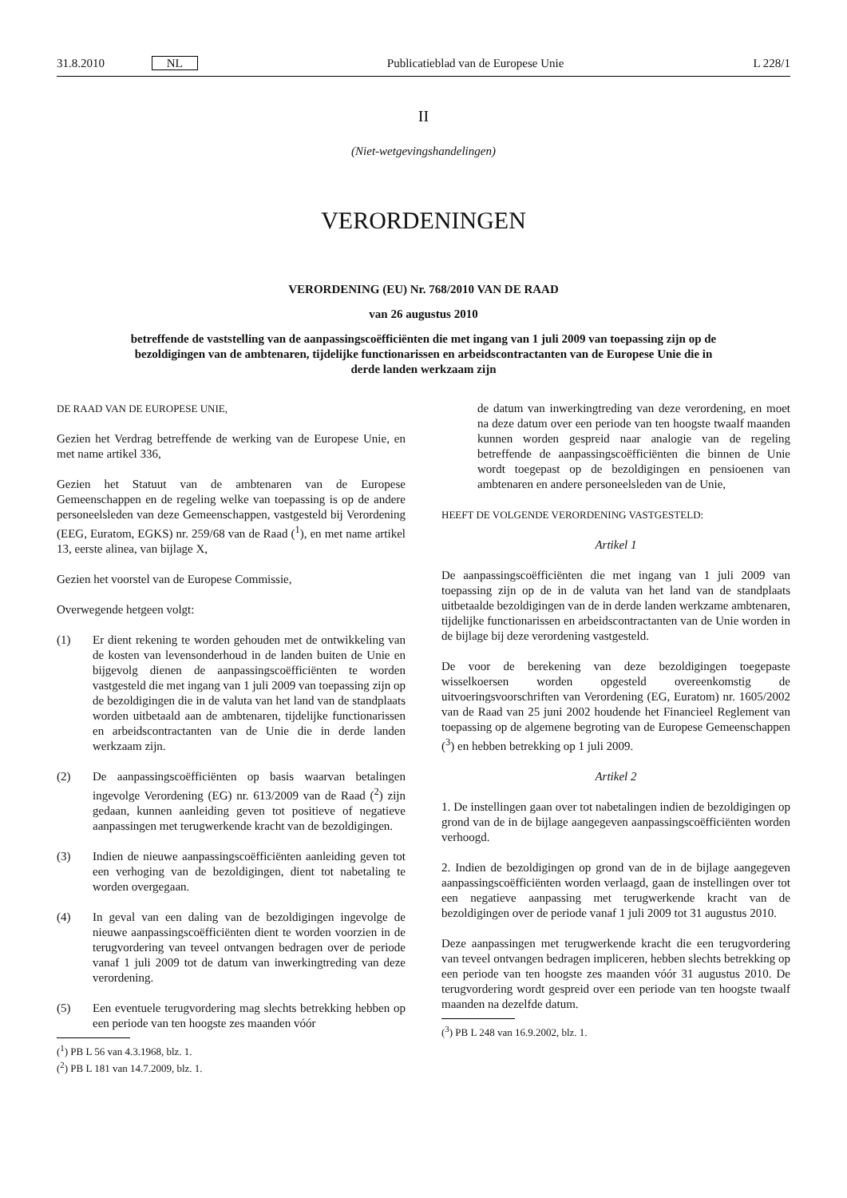31.8.2010 NL Publicatieblad van de Europese Unie L 228/1
II
(Niet-wetgevingshandelingen)
VERORDENINGEN
VERORDENING (EU) Nr. 768/2010 VAN DE RAAD
van 26 augustus 2010
betreffende de vaststelling van de aanpassingscoëfficiënten die met ingang van 1 juli 2009 van toepassing zijn op de bezoldigingen van de ambtenaren, tijdelijke functionarissen en arbeidscontractanten van de Europese Unie die in derde landen werkzaam zijn
DE RAAD VAN DE EUROPESE UNIE,
Gezien het Verdrag betreffende de werking van de Europese Unie, en met name artikel 336,
Gezien het Statuut van de ambtenaren van de Europese Gemeenschappen en de regeling welke van toepassing is op de andere personeelsleden van deze Gemeenschappen, vastgesteld bij Verordening (EEG, Euratom, EGKS) nr. 259/68 van de Raad (<sup>1</sup>), en met name artikel 13, eerste alinea, van bijlage X,
Gezien het voorstel van de Europese Commissie,
Overwegende hetgeen volgt:
(1) Er dient rekening te worden gehouden met de ontwikkeling van de kosten van levensonderhoud in de landen buiten de Unie en bijgevolg dienen de aanpassingscoëfficiënten te worden vastgesteld die met ingang van 1 juli 2009 van toepassing zijn op de bezoldigingen die in de valuta van het land van de standplaats worden uitbetaald aan de ambtenaren, tijdelijke functionarissen en arbeidscontractanten van de Unie die in derde landen werkzaam zijn.
(2) De aanpassingscoëfficiënten op basis waarvan betalingen ingevolge Verordening (EG) nr. 613/2009 van de Raad (<sup>2</sup>) zijn gedaan, kunnen aanleiding geven tot positieve of negatieve aanpassingen met terugwerkende kracht van de bezoldigingen.
(3) Indien de nieuwe aanpassingscoëfficiënten aanleiding geven tot een verhoging van de bezoldigingen, dient tot nabetaling te worden overgegaan.
(4) In geval van een daling van de bezoldigingen ingevolge de nieuwe aanpassingscoëfficiënten dient te worden voorzien in de terugvordering van teveel ontvangen bedragen over de periode vanaf 1 juli 2009 tot de datum van inwerkingtreding van deze verordening.
(5) Een eventuele terugvordering mag slechts betrekking hebben op een periode van ten hoogste zes maanden vóór
(<sup>1</sup>) PB L 56 van 4.3.1968, blz. 1.
(<sup>2</sup>) PB L 181 van 14.7.2009, blz. 1.
de datum van inwerkingtreding van deze verordening, en moet na deze datum over een periode van ten hoogste twaalf maanden kunnen worden gespreid naar analogie van de regeling betreffende de aanpassingscoëfficiënten die binnen de Unie wordt toegepast op de bezoldigingen en pensioenen van ambtenaren en andere personeelsleden van de Unie,
HEEFT DE VOLGENDE VERORDENING VASTGESTELD:
Artikel 1
De aanpassingscoëfficiënten die met ingang van 1 juli 2009 van toepassing zijn op de in de valuta van het land van de standplaats uitbetaalde bezoldigingen van de in derde landen werkzame ambtenaren, tijdelijke functionarissen en arbeidscontractanten van de Unie worden in de bijlage bij deze verordening vastgesteld.
De voor de berekening van deze bezoldigingen toegepaste wisselkoersen worden opgesteld overeenkomstig de uitvoeringsvoorschriften van Verordening (EG, Euratom) nr. 1605/2002 van de Raad van 25 juni 2002 houdende het Financieel Reglement van toepassing op de algemene begroting van de Europese Gemeenschappen (<sup>3</sup>) en hebben betrekking op 1 juli 2009.
Artikel 2
1. De instellingen gaan over tot nabetalingen indien de bezoldigingen op grond van de in de bijlage aangegeven aanpassingscoëfficiënten worden verhoogd.
2. Indien de bezoldigingen op grond van de in de bijlage aangegeven aanpassingscoëfficiënten worden verlaagd, gaan de instellingen over tot een negatieve aanpassing met terugwerkende kracht van de bezoldigingen over de periode vanaf 1 juli 2009 tot 31 augustus 2010.
Deze aanpassingen met terugwerkende kracht die een terugvordering van teveel ontvangen bedragen impliceren, hebben slechts betrekking op een periode van ten hoogste zes maanden vóór 31 augustus 2010. De terugvordering wordt gespreid over een periode van ten hoogste twaalf maanden na dezelfde datum.
(<sup>3</sup>) PB L 248 van 16.9.2002, blz. 1.